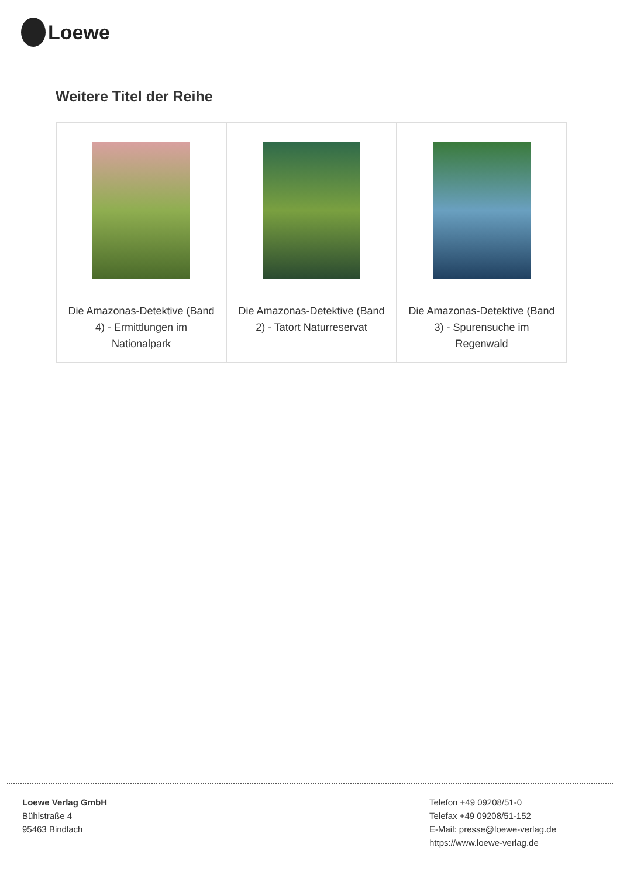Loewe
Weitere Titel der Reihe
| Die Amazonas-Detektive (Band 4) - Ermittlungen im Nationalpark | Die Amazonas-Detektive (Band 2) - Tatort Naturreservat | Die Amazonas-Detektive (Band 3) - Spurensuche im Regenwald |
Loewe Verlag GmbH
Bühlstraße 4
95463 Bindlach
Telefon +49 09208/51-0
Telefax +49 09208/51-152
E-Mail: presse@loewe-verlag.de
https://www.loewe-verlag.de